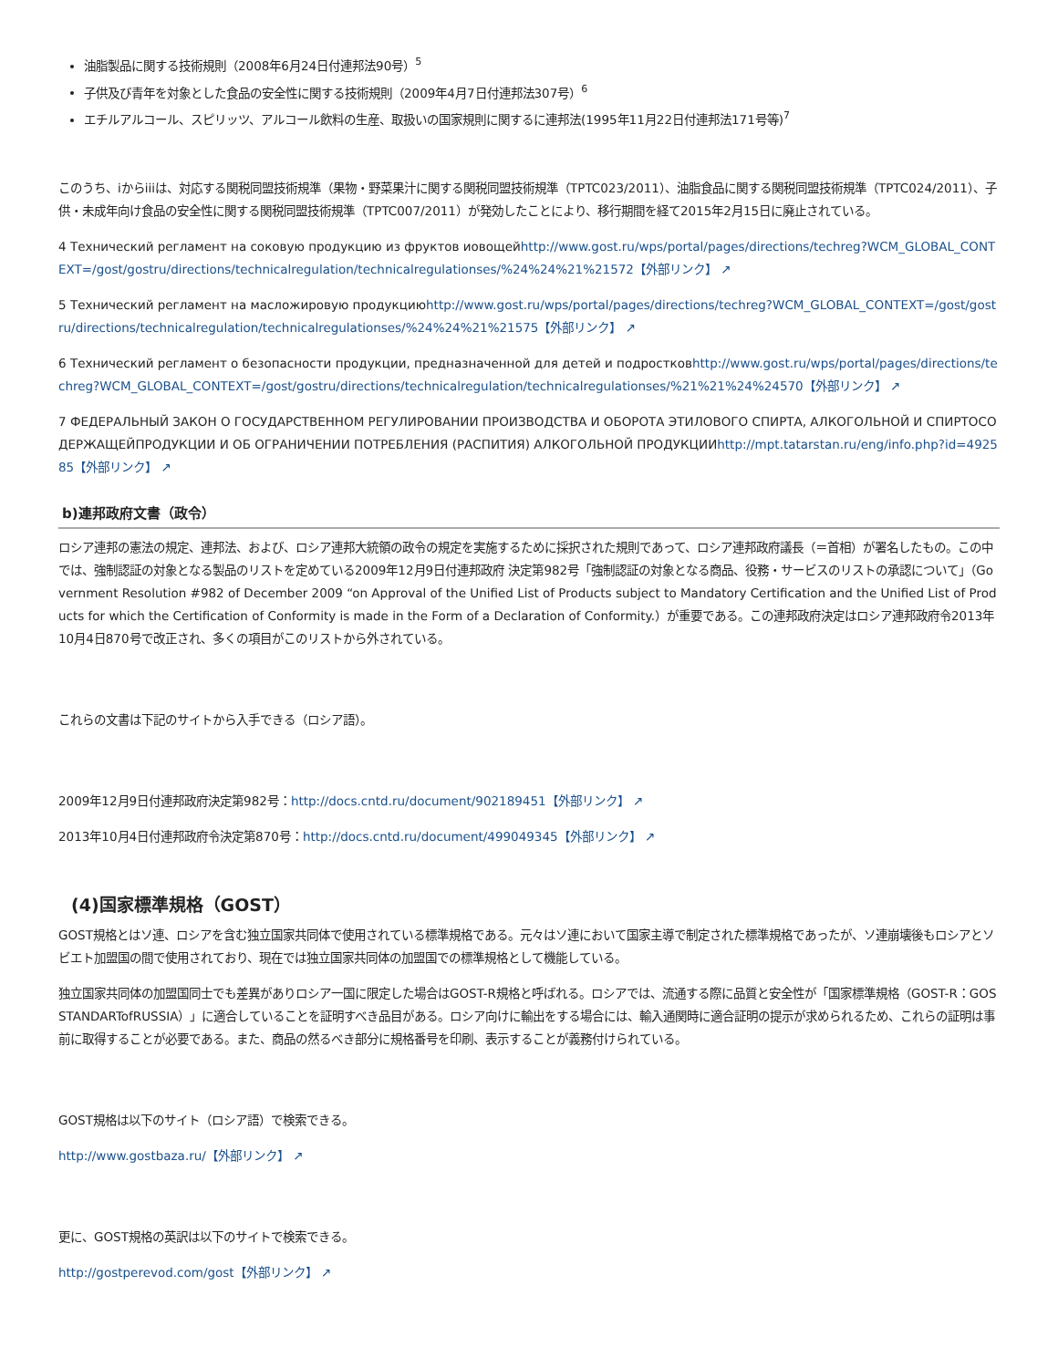油脂製品に関する技術規則（2008年6月24日付連邦法90号）<sup>5</sup>
子供及び青年を対象とした食品の安全性に関する技術規則（2009年4月7日付連邦法307号）<sup>6</sup>
エチルアルコール、スピリッツ、アルコール飲料の生産、取扱いの国家規則に関するに連邦法(1995年11月22日付連邦法171号等)<sup>7</sup>
このうち、iからiiiは、対応する関税同盟技術規準（果物・野菜果汁に関する関税同盟技術規準（TPTC023/2011）、油脂食品に関する関税同盟技術規準（TPTC024/2011）、子供・未成年向け食品の安全性に関する関税同盟技術規準（TPTC007/2011）が発効したことにより、移行期間を経て2015年2月15日に廃止されている。
4 Технический регламент на соковую продукцию из фруктов иовощейhttp://www.gost.ru/wps/portal/pages/directions/techreg?WCM_GLOBAL_CONTEXT=/gost/gostru/directions/technicalregulation/technicalregulationses/%24%24%21%21572【外部リンク】 ↗
5 Технический регламент на масложировую продукциюhttp://www.gost.ru/wps/portal/pages/directions/techreg?WCM_GLOBAL_CONTEXT=/gost/gostru/directions/technicalregulation/technicalregulationses/%24%24%21%21575【外部リンク】 ↗
6 Технический регламент о безопасности продукции, предназначенной для детей и подростковhttp://www.gost.ru/wps/portal/pages/directions/techreg?WCM_GLOBAL_CONTEXT=/gost/gostru/directions/technicalregulation/technicalregulationses/%21%21%24%24570【外部リンク】 ↗
7 ФЕДЕРАЛЬНЫЙ ЗАКОН О ГОСУДАРСТВЕННОМ РЕГУЛИРОВАНИИ ПРОИЗВОДСТВА И ОБОРОТА ЭТИЛОВОГО СПИРТА, АЛКОГОЛЬНОЙ И СПИРТОСОДЕРЖАЩЕЙПРОДУКЦИИ И ОБ ОГРАНИЧЕНИИ ПОТРЕБЛЕНИЯ (РАСПИТИЯ) АЛКОГОЛЬНОЙ ПРОДУКЦИИhttp://mpt.tatarstan.ru/eng/info.php?id=492585【外部リンク】 ↗
b)連邦政府文書（政令）
ロシア連邦の憲法の規定、連邦法、および、ロシア連邦大統領の政令の規定を実施するために採択された規則であって、ロシア連邦政府議長（＝首相）が署名したもの。この中では、強制認証の対象となる製品のリストを定めている2009年12月9日付連邦政府 決定第982号「強制認証の対象となる商品、役務・サービスのリストの承認について」（Government Resolution #982 of December 2009 “on Approval of the Unified List of Products subject to Mandatory Certification and the Unified List of Products for which the Certification of Conformity is made in the Form of a Declaration of Conformity.）が重要である。この連邦政府決定はロシア連邦政府令2013年10月4日870号で改正され、多くの項目がこのリストから外されている。
これらの文書は下記のサイトから入手できる（ロシア語）。
2009年12月9日付連邦政府決定第982号：http://docs.cntd.ru/document/902189451【外部リンク】 ↗
2013年10月4日付連邦政府令決定第870号：http://docs.cntd.ru/document/499049345【外部リンク】 ↗
(4)国家標準規格（GOST）
GOST規格とはソ連、ロシアを含む独立国家共同体で使用されている標準規格である。元々はソ連において国家主導で制定された標準規格であったが、ソ連崩壊後もロシアとソビエト加盟国の間で使用されており、現在では独立国家共同体の加盟国での標準規格として機能している。
独立国家共同体の加盟国同士でも差異がありロシア一国に限定した場合はGOST-R規格と呼ばれる。ロシアでは、流通する際に品質と安全性が「国家標準規格（GOST-R：GOSSTANDARTofRUSSIA）」に適合していることを証明すべき品目がある。ロシア向けに輸出をする場合には、輸入通関時に適合証明の提示が求められるため、これらの証明は事前に取得することが必要である。また、商品の然るべき部分に規格番号を印刷、表示することが義務付けられている。
GOST規格は以下のサイト（ロシア語）で検索できる。
http://www.gostbaza.ru/【外部リンク】 ↗
更に、GOST規格の英訳は以下のサイトで検索できる。
http://gostperevod.com/gost【外部リンク】 ↗